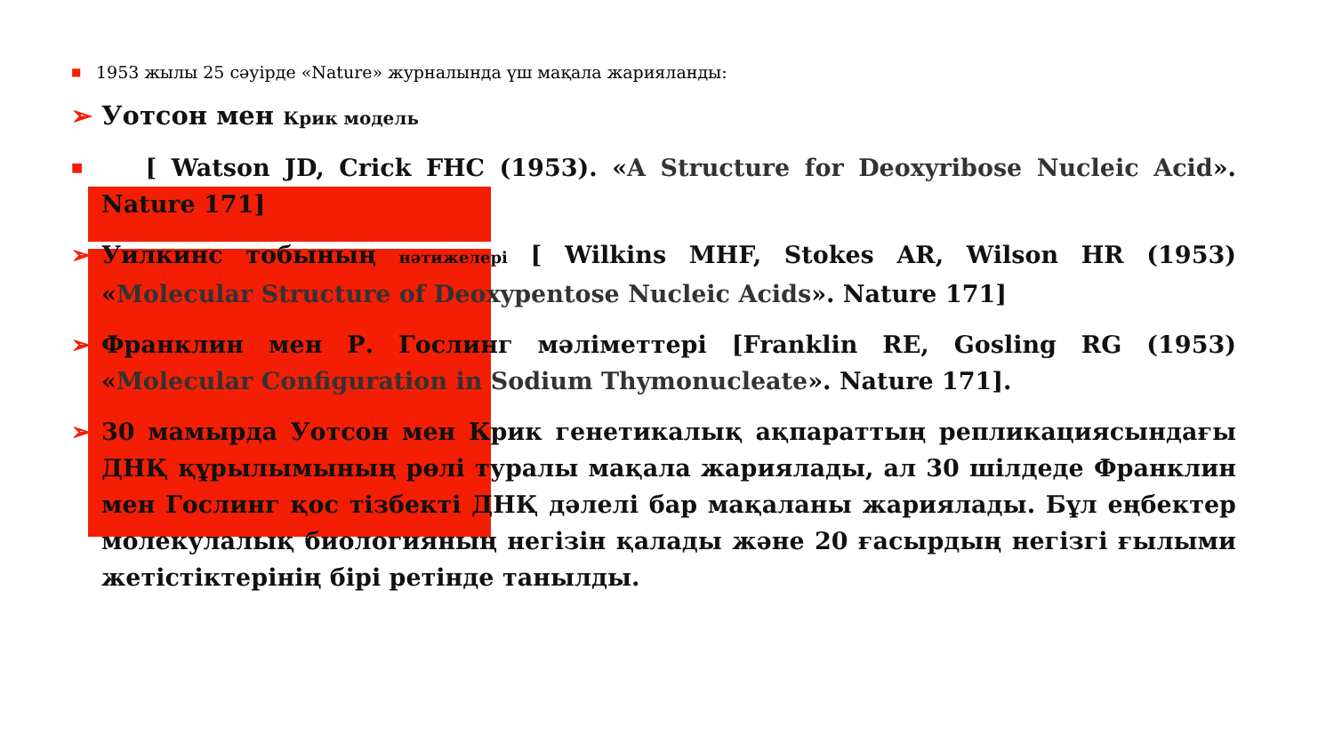■ 1953 жылы 25 сәуірде «Nature» журналында үш мақала жарияланды:
➢ Уотсон мен Крик модель
■ [ Watson JD, Crick FHC (1953). «A Structure for Deoxyribose Nucleic Acid». Nature 171]
➢ Уилкинс тобының нәтижелері [ Wilkins MHF, Stokes AR, Wilson HR (1953) «Molecular Structure of Deoxypentose Nucleic Acids». Nature 171]
➢ Франклин мен Р. Гослинг мәліметтері [Franklin RE, Gosling RG (1953) «Molecular Configuration in Sodium Thymonucleate». Nature 171].
➢ 30 мамырда Уотсон мен Крик генетикалық ақпараттың репликациясындағы ДНҚ құрылымының рөлі туралы мақала жариялады, ал 30 шілдеде Франклин мен Гослинг қос тізбекті ДНҚ дәлелі бар мақаланы жариялады. Бұл еңбектер молекулалық биологияның негізін қалады және 20 ғасырдың негізгі ғылыми жетістіктерінің бірі ретінде танылды.